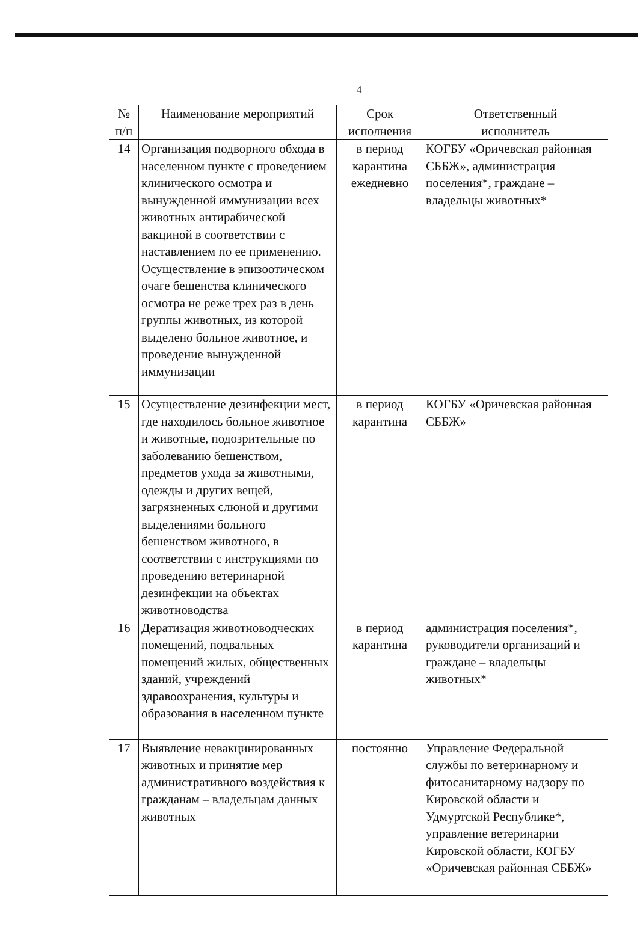4
| № п/п | Наименование мероприятий | Срок исполнения | Ответственный исполнитель |
| --- | --- | --- | --- |
| 14 | Организация подворного обхода в населенном пункте с проведением клинического осмотра и вынужденной иммунизации всех животных антирабической вакциной в соответствии с наставлением по ее применению. Осуществление в эпизоотическом очаге бешенства клинического осмотра не реже трех раз в день группы животных, из которой выделено больное животное, и проведение вынужденной иммунизации | в период карантина ежедневно | КОГБУ «Оричевская районная СББЖ», администрация поселения*, граждане – владельцы животных* |
| 15 | Осуществление дезинфекции мест, где находилось больное животное и животные, подозрительные по заболеванию бешенством, предметов ухода за животными, одежды и других вещей, загрязненных слюной и другими выделениями больного бешенством животного, в соответствии с инструкциями по проведению ветеринарной дезинфекции на объектах животноводства | в период карантина | КОГБУ «Оричевская районная СББЖ» |
| 16 | Дератизация животноводческих помещений, подвальных помещений жилых, общественных зданий, учреждений здравоохранения, культуры и образования в населенном пункте | в период карантина | администрация поселения*, руководители организаций и граждане – владельцы животных* |
| 17 | Выявление невакцинированных животных и принятие мер административного воздействия к гражданам – владельцам данных животных | постоянно | Управление Федеральной службы по ветеринарному и фитосанитарному надзору по Кировской области и Удмуртской Республике*, управление ветеринарии Кировской области, КОГБУ «Оричевская районная СББЖ» |